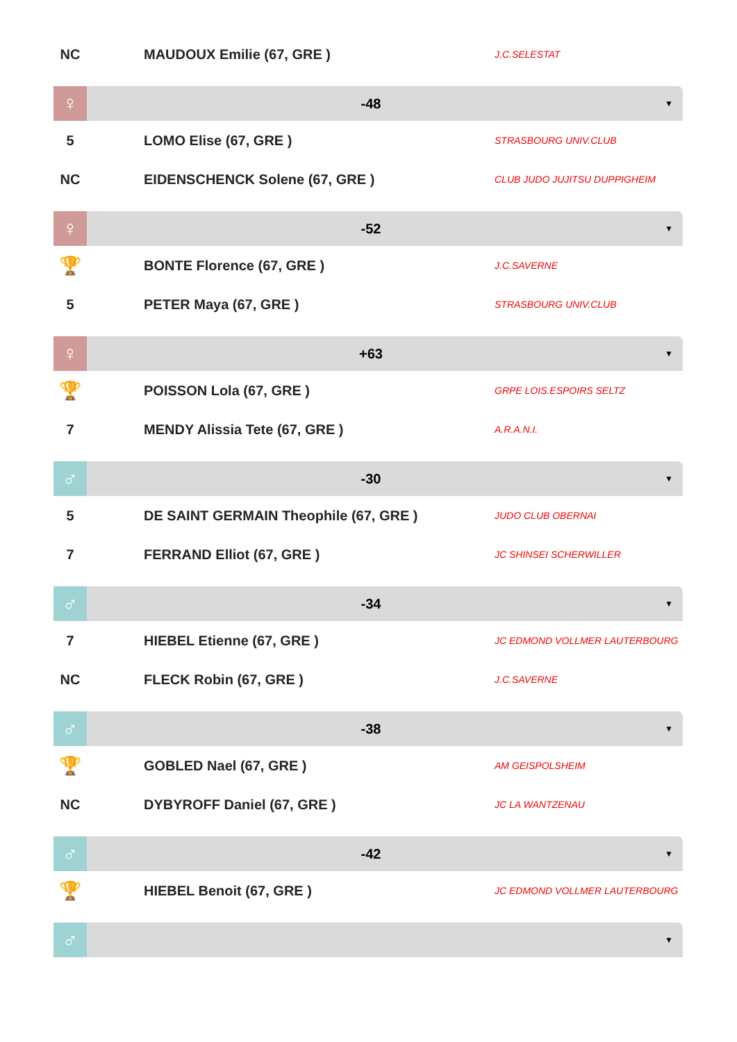NC MAUDOUX Emilie (67, GRE )
J.C.SELESTAT
♀
-48
▼
5 LOMO Elise (67, GRE )
STRASBOURG UNIV.CLUB
NC EIDENSCHENCK Solene (67, GRE )
CLUB JUDO JUJITSU DUPPIGHEIM
♀
-52
▼
🏆
BONTE Florence (67, GRE )
J.C.SAVERNE
5 PETER Maya (67, GRE )
STRASBOURG UNIV.CLUB
♀
+63
▼
🏆
POISSON Lola (67, GRE )
GRPE LOIS.ESPOIRS SELTZ
7 MENDY Alissia Tete (67, GRE )
A.R.A.N.I.
♂
-30
▼
5 DE SAINT GERMAIN Theophile (67, GRE )
JUDO CLUB OBERNAI
7 FERRAND Elliot (67, GRE )
JC SHINSEI SCHERWILLER
♂
-34
▼
7 HIEBEL Etienne (67, GRE )
JC EDMOND VOLLMER LAUTERBOURG
NC FLECK Robin (67, GRE )
J.C.SAVERNE
♂
-38
▼
🏆
GOBLED Nael (67, GRE )
AM GEISPOLSHEIM
NC DYBYROFF Daniel (67, GRE )
JC LA WANTZENAU
♂
-42
▼
🏆
HIEBEL Benoit (67, GRE )
JC EDMOND VOLLMER LAUTERBOURG
♂
▼